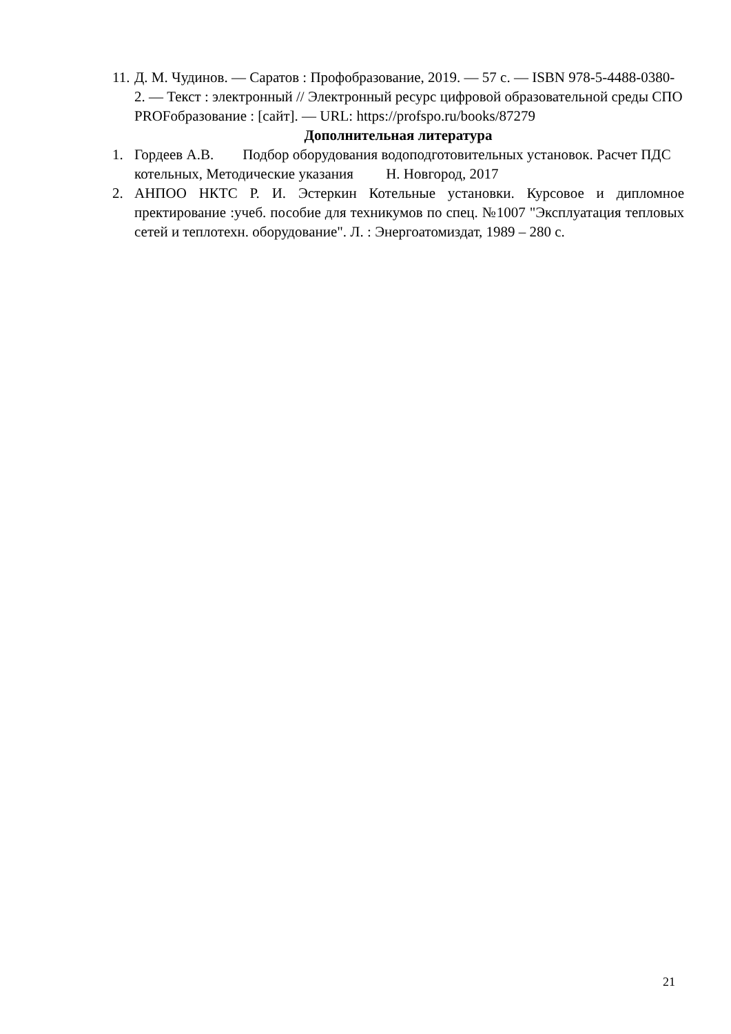11. Д. М. Чудинов. — Саратов : Профобразование, 2019. — 57 с. — ISBN 978-5-4488-0380-2. — Текст : электронный // Электронный ресурс цифровой образовательной среды СПО PROFобразование : [сайт]. — URL: https://profspo.ru/books/87279
Дополнительная литература
1. Гордеев А.В. Подбор оборудования водоподготовительных установок. Расчет ПДС котельных, Методические указания Н. Новгород, 2017
2. АНПОО НКТС Р. И. Эстеркин Котельные установки. Курсовое и дипломное пректирование :учеб. пособие для техникумов по спец. №1007 "Эксплуатация тепловых сетей и теплотехн. оборудование". Л. : Энергоатомиздат, 1989 – 280 с.
21